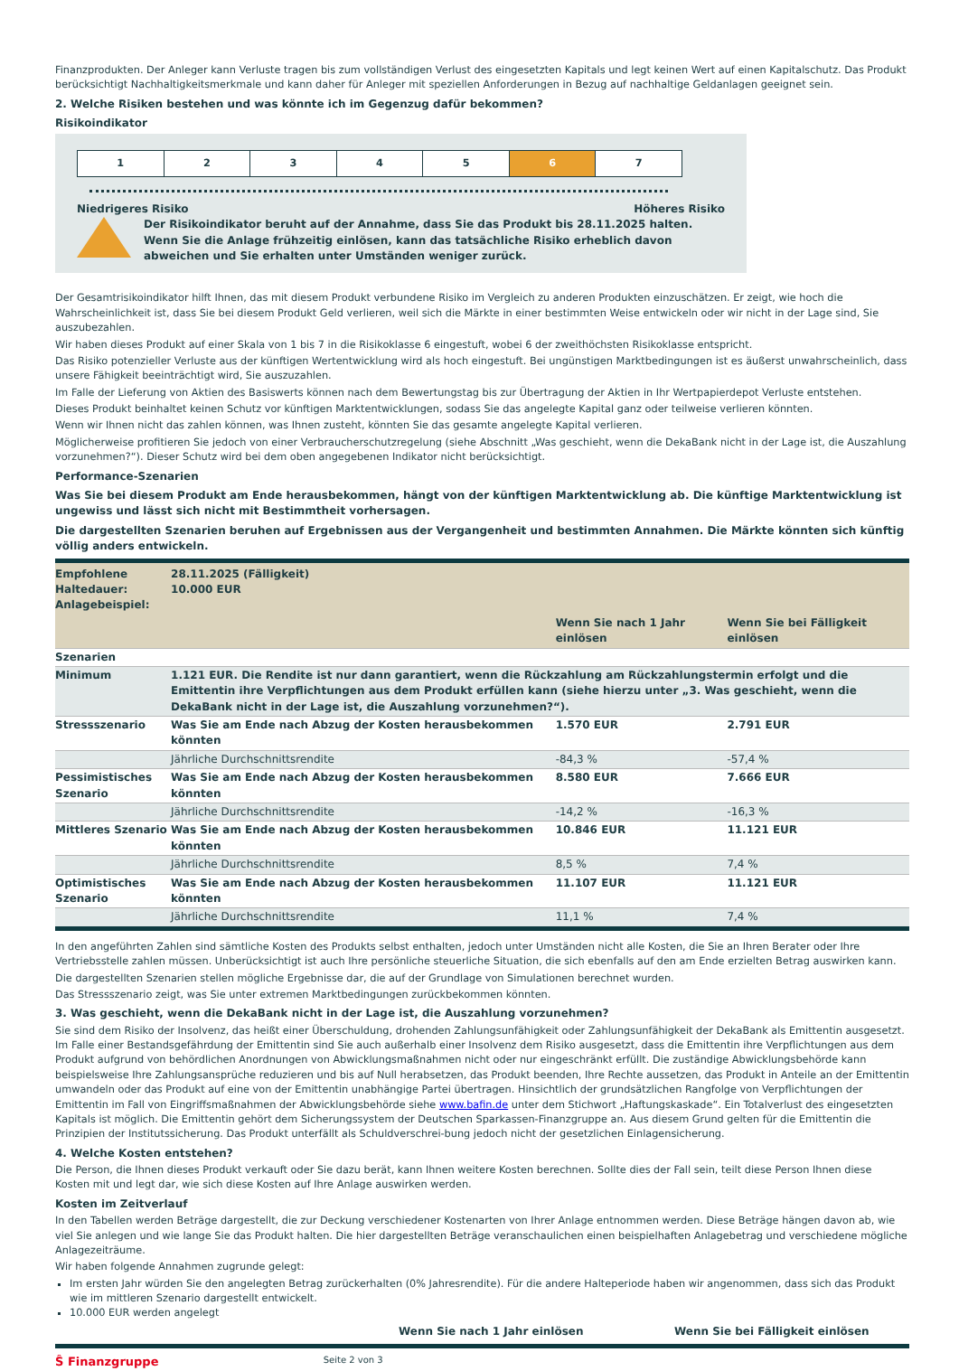Finanzprodukten. Der Anleger kann Verluste tragen bis zum vollständigen Verlust des eingesetzten Kapitals und legt keinen Wert auf einen Kapitalschutz. Das Produkt berücksichtigt Nachhaltigkeitsmerkmale und kann daher für Anleger mit speziellen Anforderungen in Bezug auf nachhaltige Geldanlagen geeignet sein.
2. Welche Risiken bestehen und was könnte ich im Gegenzug dafür bekommen?
Risikoindikator
1 2 3 4 5 6 7
Niedrigeres Risiko Höheres Risiko
Der Risikoindikator beruht auf der Annahme, dass Sie das Produkt bis 28.11.2025 halten. Wenn Sie die Anlage frühzeitig einlösen, kann das tatsächliche Risiko erheblich davon abweichen und Sie erhalten unter Umständen weniger zurück.
Der Gesamtrisikoindikator hilft Ihnen, das mit diesem Produkt verbundene Risiko im Vergleich zu anderen Produkten einzuschätzen. Er zeigt, wie hoch die Wahrscheinlichkeit ist, dass Sie bei diesem Produkt Geld verlieren, weil sich die Märkte in einer bestimmten Weise entwickeln oder wir nicht in der Lage sind, Sie auszubezahlen.
Wir haben dieses Produkt auf einer Skala von 1 bis 7 in die Risikoklasse 6 eingestuft, wobei 6 der zweithöchsten Risikoklasse entspricht.
Das Risiko potenzieller Verluste aus der künftigen Wertentwicklung wird als hoch eingestuft. Bei ungünstigen Marktbedingungen ist es äußerst unwahrscheinlich, dass unsere Fähigkeit beeinträchtigt wird, Sie auszuzahlen.
Im Falle der Lieferung von Aktien des Basiswerts können nach dem Bewertungstag bis zur Übertragung der Aktien in Ihr Wertpapierdepot Verluste entstehen.
Dieses Produkt beinhaltet keinen Schutz vor künftigen Marktentwicklungen, sodass Sie das angelegte Kapital ganz oder teilweise verlieren könnten.
Wenn wir Ihnen nicht das zahlen können, was Ihnen zusteht, könnten Sie das gesamte angelegte Kapital verlieren.
Möglicherweise profitieren Sie jedoch von einer Verbraucherschutzregelung (siehe Abschnitt „Was geschieht, wenn die DekaBank nicht in der Lage ist, die Auszahlung vorzunehmen?“). Dieser Schutz wird bei dem oben angegebenen Indikator nicht berücksichtigt.
Performance-Szenarien
Was Sie bei diesem Produkt am Ende herausbekommen, hängt von der künftigen Marktentwicklung ab. Die künftige Marktentwicklung ist ungewiss und lässt sich nicht mit Bestimmtheit vorhersagen.
Die dargestellten Szenarien beruhen auf Ergebnissen aus der Vergangenheit und bestimmten Annahmen. Die Märkte könnten sich künftig völlig anders entwickeln.
| Empfohlene Haltedauer: Anlagebeispiel: | 28.11.2025 (Fälligkeit) 10.000 EUR | | |
| | | Wenn Sie nach 1 Jahr einlösen | Wenn Sie bei Fälligkeit einlösen |
| Szenarien | | | |
| Minimum | 1.121 EUR. Die Rendite ist nur dann garantiert, wenn die Rückzahlung am Rückzahlungstermin erfolgt und die Emittentin ihre Verpflichtungen aus dem Produkt erfüllen kann (siehe hierzu unter „3. Was geschieht, wenn die DekaBank nicht in der Lage ist, die Auszahlung vorzunehmen?“). | | |
| Stressszenario | Was Sie am Ende nach Abzug der Kosten herausbekommen könnten | 1.570 EUR | 2.791 EUR |
| | Jährliche Durchschnittsrendite | -84,3 % | -57,4 % |
| Pessimistisches Szenario | Was Sie am Ende nach Abzug der Kosten herausbekommen könnten | 8.580 EUR | 7.666 EUR |
| | Jährliche Durchschnittsrendite | -14,2 % | -16,3 % |
| Mittleres Szenario | Was Sie am Ende nach Abzug der Kosten herausbekommen könnten | 10.846 EUR | 11.121 EUR |
| | Jährliche Durchschnittsrendite | 8,5 % | 7,4 % |
| Optimistisches Szenario | Was Sie am Ende nach Abzug der Kosten herausbekommen könnten | 11.107 EUR | 11.121 EUR |
| | Jährliche Durchschnittsrendite | 11,1 % | 7,4 % |
In den angeführten Zahlen sind sämtliche Kosten des Produkts selbst enthalten, jedoch unter Umständen nicht alle Kosten, die Sie an Ihren Berater oder Ihre Vertriebsstelle zahlen müssen. Unberücksichtigt ist auch Ihre persönliche steuerliche Situation, die sich ebenfalls auf den am Ende erzielten Betrag auswirken kann.
Die dargestellten Szenarien stellen mögliche Ergebnisse dar, die auf der Grundlage von Simulationen berechnet wurden.
Das Stressszenario zeigt, was Sie unter extremen Marktbedingungen zurückbekommen könnten.
3. Was geschieht, wenn die DekaBank nicht in der Lage ist, die Auszahlung vorzunehmen?
Sie sind dem Risiko der Insolvenz, das heißt einer Überschuldung, drohenden Zahlungsunfähigkeit oder Zahlungsunfähigkeit der DekaBank als Emittentin ausgesetzt. Im Falle einer Bestandsgefährdung der Emittentin sind Sie auch außerhalb einer Insolvenz dem Risiko ausgesetzt, dass die Emittentin ihre Verpflichtungen aus dem Produkt aufgrund von behördlichen Anordnungen von Abwicklungsmaßnahmen nicht oder nur eingeschränkt erfüllt. Die zuständige Abwicklungsbehörde kann beispielsweise Ihre Zahlungsansprüche reduzieren und bis auf Null herabsetzen, das Produkt beenden, Ihre Rechte aussetzen, das Produkt in Anteile an der Emittentin umwandeln oder das Produkt auf eine von der Emittentin unabhängige Partei übertragen. Hinsichtlich der grundsätzlichen Rangfolge von Verpflichtungen der Emittentin im Fall von Eingriffsmaßnahmen der Abwicklungsbehörde siehe www.bafin.de unter dem Stichwort „Haftungskaskade“. Ein Totalverlust des eingesetzten Kapitals ist möglich. Die Emittentin gehört dem Sicherungssystem der Deutschen Sparkassen-Finanzgruppe an. Aus diesem Grund gelten für die Emittentin die Prinzipien der Institutssicherung. Das Produkt unterfällt als Schuldverschrei-bung jedoch nicht der gesetzlichen Einlagensicherung.
4. Welche Kosten entstehen?
Die Person, die Ihnen dieses Produkt verkauft oder Sie dazu berät, kann Ihnen weitere Kosten berechnen. Sollte dies der Fall sein, teilt diese Person Ihnen diese Kosten mit und legt dar, wie sich diese Kosten auf Ihre Anlage auswirken werden.
Kosten im Zeitverlauf
In den Tabellen werden Beträge dargestellt, die zur Deckung verschiedener Kostenarten von Ihrer Anlage entnommen werden. Diese Beträge hängen davon ab, wie viel Sie anlegen und wie lange Sie das Produkt halten. Die hier dargestellten Beträge veranschaulichen einen beispielhaften Anlagebetrag und verschiedene mögliche Anlagezeiträume.
Wir haben folgende Annahmen zugrunde gelegt:
Im ersten Jahr würden Sie den angelegten Betrag zurückerhalten (0% Jahresrendite). Für die andere Halteperiode haben wir angenommen, dass sich das Produkt wie im mittleren Szenario dargestellt entwickelt.
10.000 EUR werden angelegt
| | Wenn Sie nach 1 Jahr einlösen | Wenn Sie bei Fälligkeit einlösen |
| --- | --- | --- |
Ŝ Finanzgruppe Seite 2 von 3